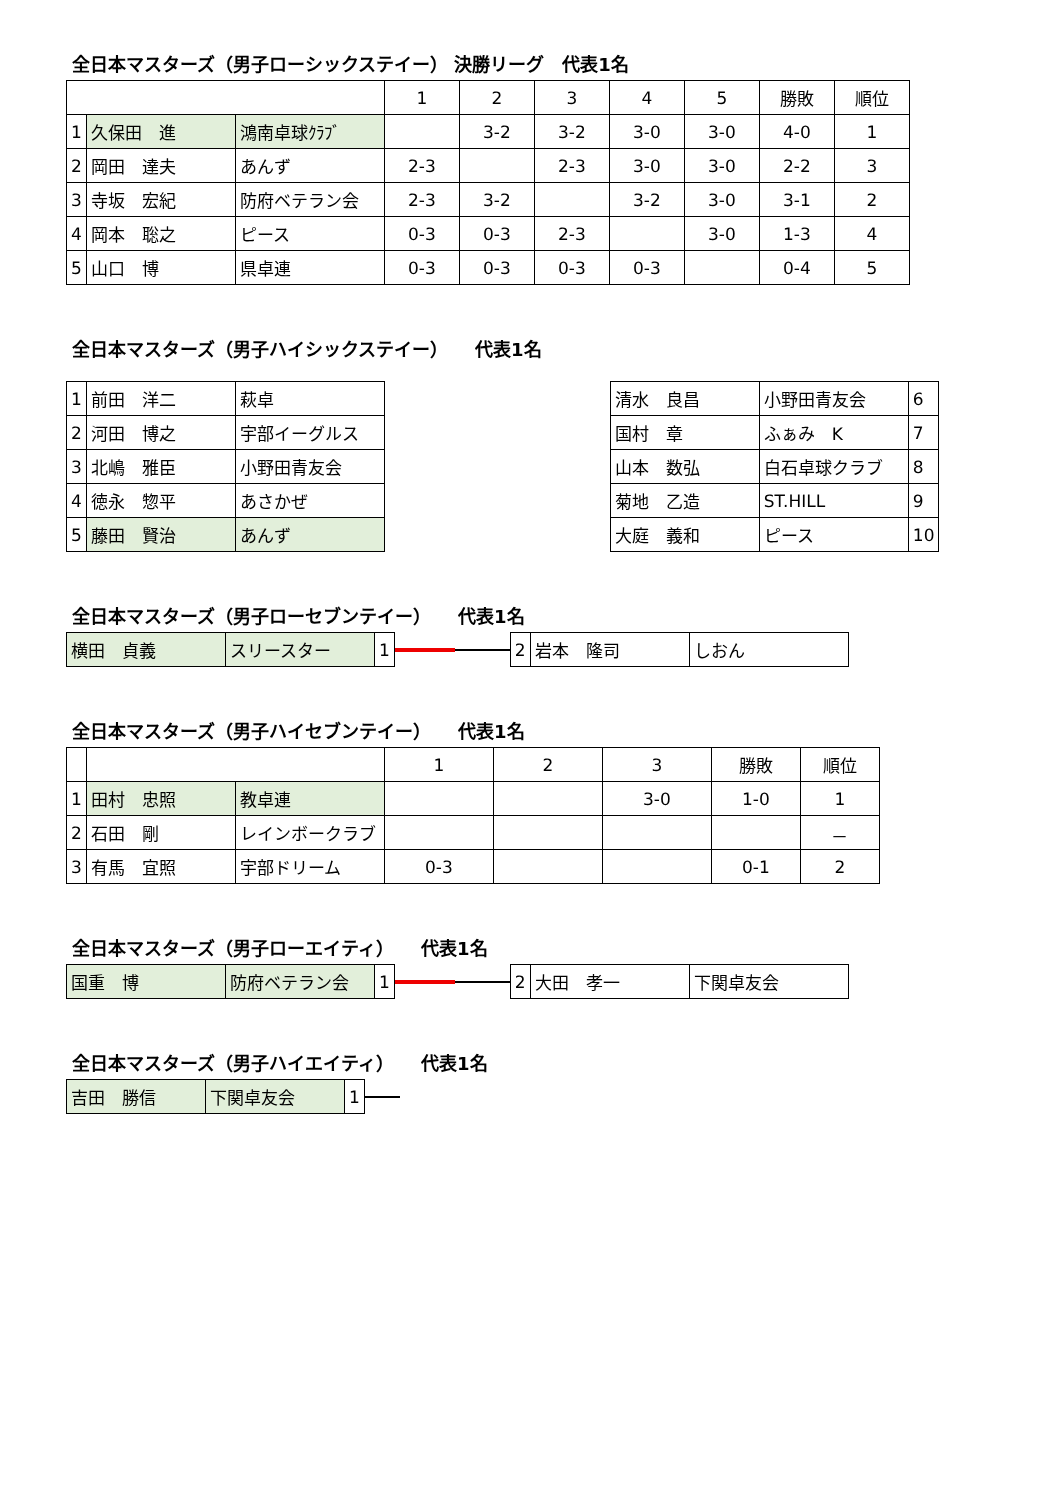全日本マスターズ（男子ローシックステイー） 決勝リーグ　代表1名
| | | | 1 | 2 | 3 | 4 | 5 | 勝敗 | 順位 |
| 1 | 久保田 進 | 鴻南卓球ｸﾗﾌﾞ | | 3-2 | 3-2 | 3-0 | 3-0 | 4-0 | 1 |
| 2 | 岡田 達夫 | あんず | 2-3 | | 2-3 | 3-0 | 3-0 | 2-2 | 3 |
| 3 | 寺坂 宏紀 | 防府ベテラン会 | 2-3 | 3-2 | | 3-2 | 3-0 | 3-1 | 2 |
| 4 | 岡本 聡之 | ピース | 0-3 | 0-3 | 2-3 | | 3-0 | 1-3 | 4 |
| 5 | 山口 博 | 県卓連 | 0-3 | 0-3 | 0-3 | 0-3 | | 0-4 | 5 |
全日本マスターズ（男子ハイシックステイー）　　代表1名
| 1 | 前田 洋二 | 萩卓 |
| 2 | 河田 博之 | 宇部イーグルス |
| 3 | 北嶋 雅臣 | 小野田青友会 |
| 4 | 徳永 惣平 | あさかぜ |
| 5 | 藤田 賢治 | あんず |
| 清水 良昌 | 小野田青友会 | 6 |
| 国村 章 | ふぁみ K | 7 |
| 山本 数弘 | 白石卓球クラブ | 8 |
| 菊地 乙造 | ST.HILL | 9 |
| 大庭 義和 | ピース | 10 |
全日本マスターズ（男子ローセブンテイー）　　代表1名
| 横田 貞義 | スリースター | 1 |
| 2 | 岩本 隆司 | しおん |
全日本マスターズ（男子ハイセブンテイー）　　代表1名
| | | | 1 | 2 | 3 | 勝敗 | 順位 |
| 1 | 田村 忠照 | 教卓連 | | | 3-0 | 1-0 | 1 |
| 2 | 石田 剛 | レインボークラブ | | | | | － |
| 3 | 有馬 宜照 | 宇部ドリーム | 0-3 | | | 0-1 | 2 |
全日本マスターズ（男子ローエイティ）　　代表1名
| 国重 博 | 防府ベテラン会 | 1 |
| 2 | 大田 孝一 | 下関卓友会 |
全日本マスターズ（男子ハイエイティ）　　代表1名
| 吉田 勝信 | 下関卓友会 | 1 |